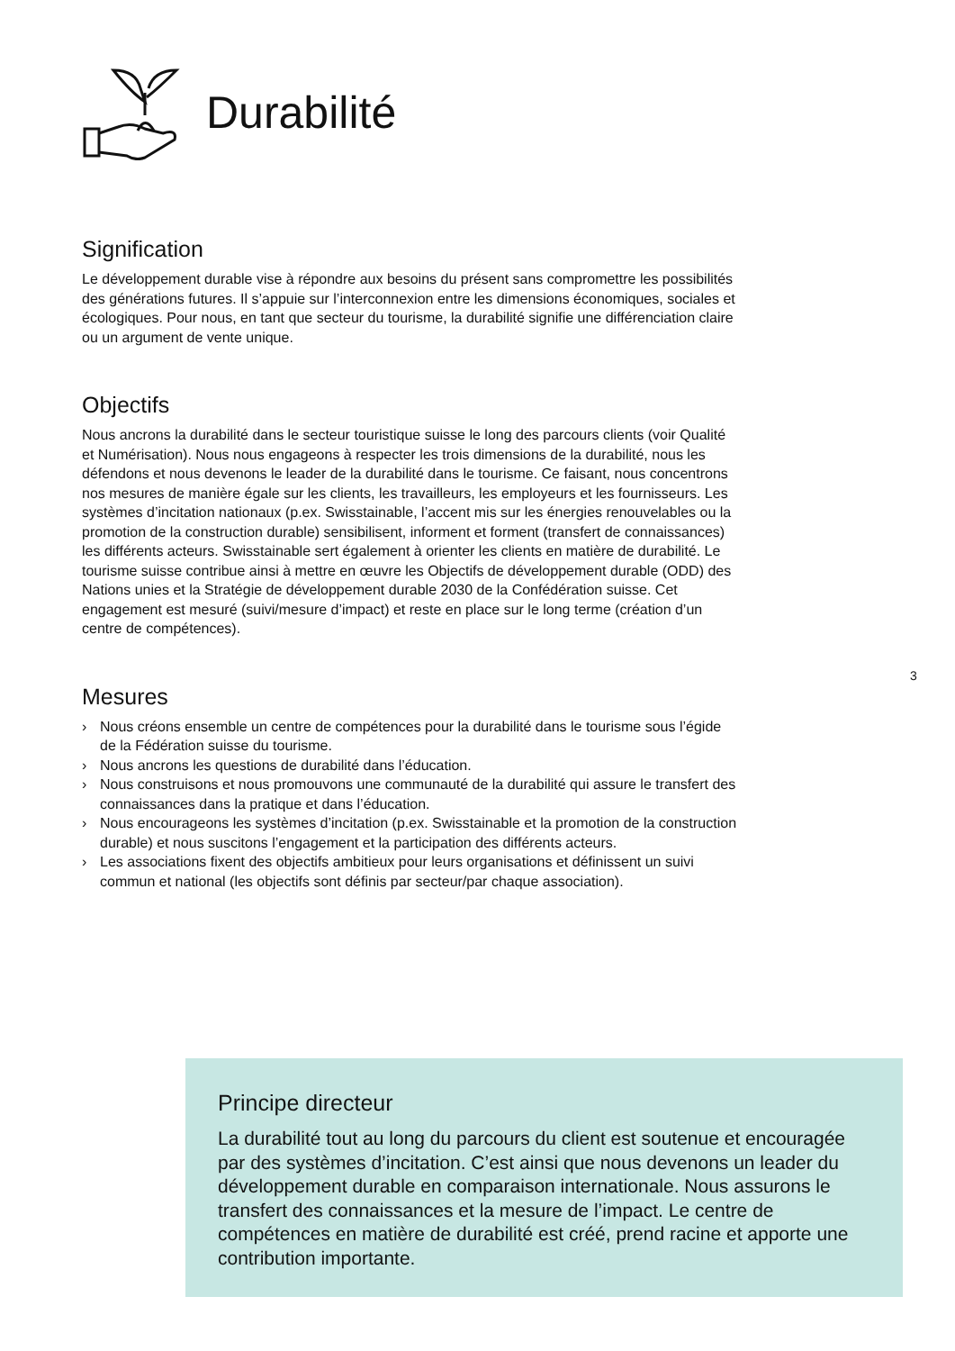Durabilité
Signification
Le développement durable vise à répondre aux besoins du présent sans compromettre les possibilités des générations futures. Il s’appuie sur l’interconnexion entre les dimen­sions économiques, sociales et écologiques. Pour nous, en tant que secteur du tourisme, la durabilité signifie une différenciation claire ou un argument de vente unique.
Objectifs
Nous ancrons la durabilité dans le secteur touristique suisse le long des parcours clients (voir Qualité et Numérisation). Nous nous engageons à respecter les trois dimensions de la durabilité, nous les défendons et nous devenons le leader de la durabilité dans le tourisme. Ce faisant, nous concentrons nos mesures de manière égale sur les clients, les travailleurs, les employeurs et les fournisseurs. Les systèmes d’incitation nationaux (p.ex. Swisstainable, l’accent mis sur les énergies renouvelables ou la promotion de la construction durable) sensibilisent, informent et forment (transfert de connaissances) les différents acteurs. Swisstainable sert également à orienter les clients en matière de du­rabilité. Le tourisme suisse contribue ainsi à mettre en œuvre les Objectifs de développe­ment durable (ODD) des Nations unies et la Stratégie de développement durable 2030 de la Confédération suisse. Cet engagement est mesuré (suivi/mesure d’impact) et reste en place sur le long terme (création d’un centre de compétences).
Mesures
› Nous créons ensemble un centre de compétences pour la durabilité dans le tourisme sous l’égide de la Fédération suisse du tourisme.
› Nous ancrons les questions de durabilité dans l’éducation.
› Nous construisons et nous promouvons une communauté de la durabilité qui assure le transfert des connaissances dans la pratique et dans l’éducation.
› Nous encourageons les systèmes d’incitation (p.ex. Swisstainable et la promotion de la construction durable) et nous suscitons l’engagement et la participation des différents acteurs.
› Les associations fixent des objectifs ambitieux pour leurs organisations et définissent un suivi commun et national (les objectifs sont définis par secteur/par chaque association).
3
Principe directeur
La durabilité tout au long du parcours du client est soutenue et encouragée par des systèmes d’incitation. C’est ainsi que nous devenons un leader du développement durable en comparaison internationale. Nous assurons le transfert des connaissances et la mesure de l’impact. Le centre de compétences en matière de dura­bilité est créé, prend racine et apporte une contribution importante.